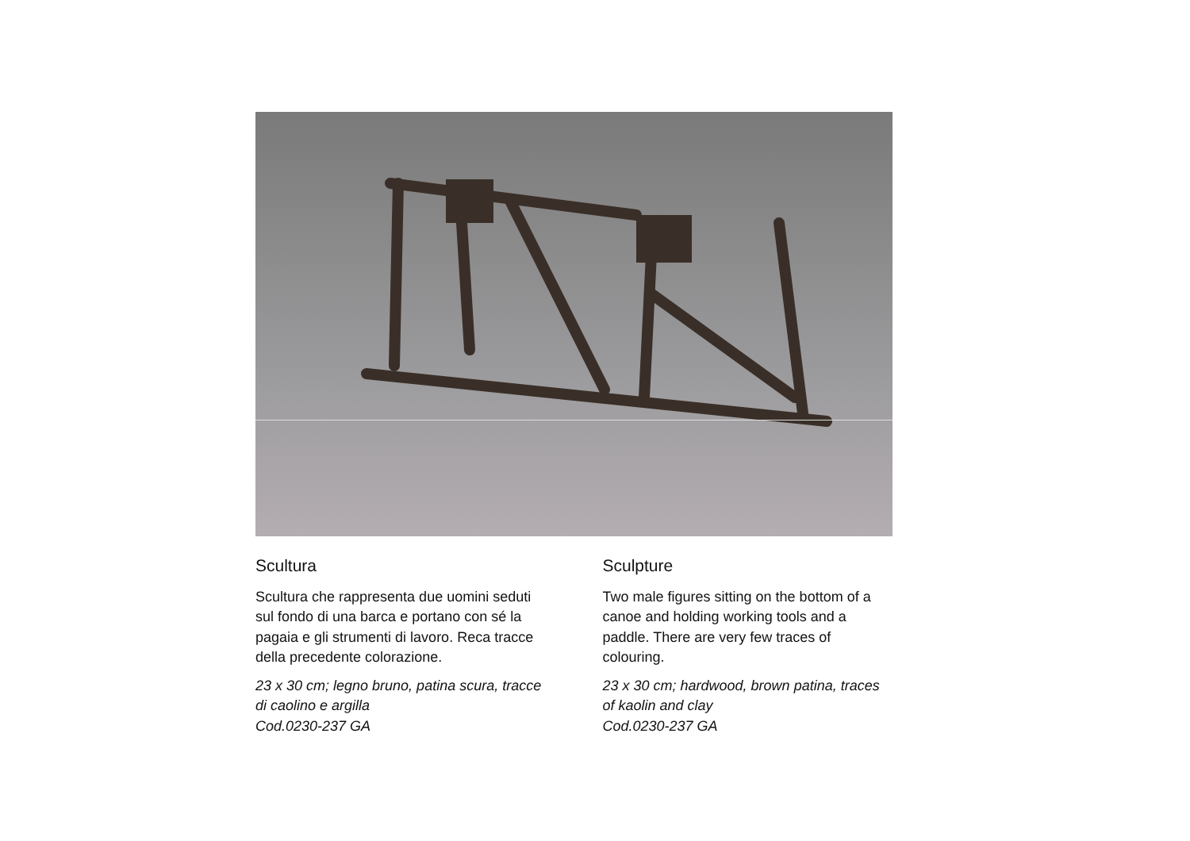Scultura
Scultura che rappresenta due uomini seduti sul fondo di una barca e portano con sé la pagaia e gli strumenti di lavoro. Reca tracce della precedente colorazione.
23 x 30 cm; legno bruno, patina scura, tracce di caolino e argilla
Cod.0230-237 GA
Sculpture
Two male figures sitting on the bottom of a canoe and holding working tools and a paddle. There are very few traces of colouring.
23 x 30 cm; hardwood, brown patina, traces of kaolin and clay
Cod.0230-237 GA